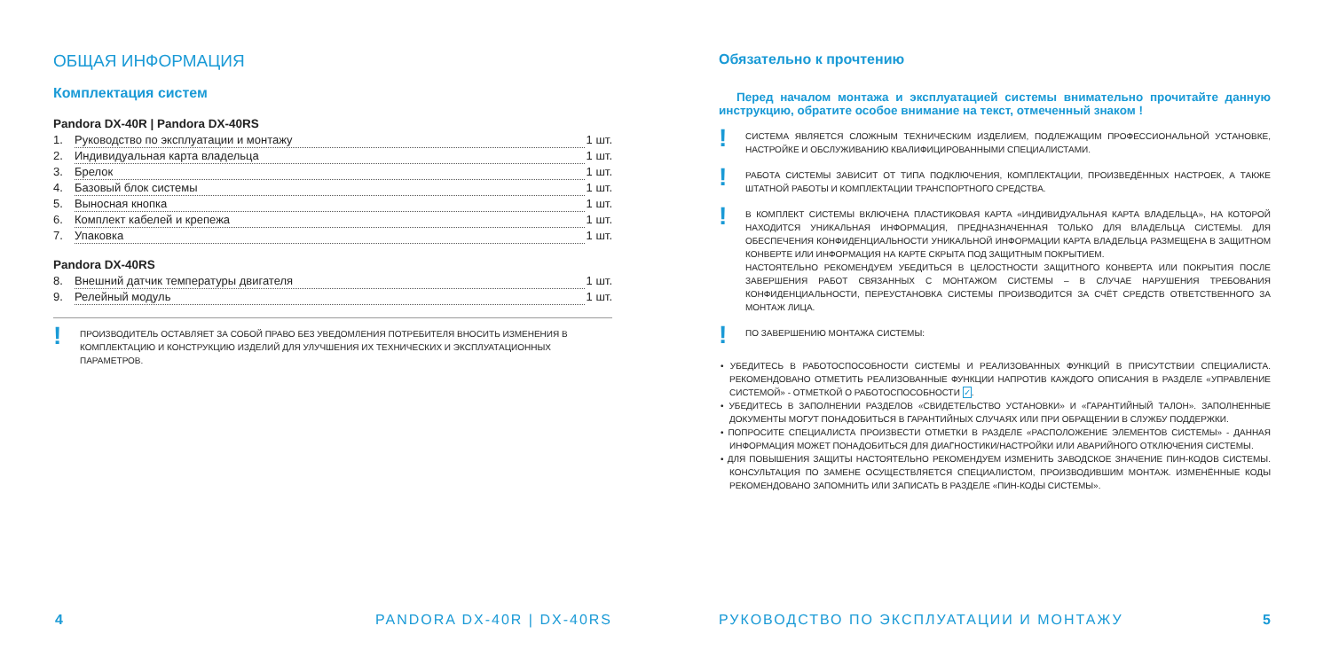ОБЩАЯ ИНФОРМАЦИЯ
Комплектация систем
Pandora DX-40R | Pandora DX-40RS
1. Руководство по эксплуатации и монтажу 1 шт.
2. Индивидуальная карта владельца 1 шт.
3. Брелок 1 шт.
4. Базовый блок системы 1 шт.
5. Выносная кнопка 1 шт.
6. Комплект кабелей и крепежа 1 шт.
7. Упаковка 1 шт.
Pandora DX-40RS
8. Внешний датчик температуры двигателя 1 шт.
9. Релейный модуль 1 шт.
! ПРОИЗВОДИТЕЛЬ ОСТАВЛЯЕТ ЗА СОБОЙ ПРАВО БЕЗ УВЕДОМЛЕНИЯ ПОТРЕБИТЕЛЯ ВНОСИТЬ ИЗМЕНЕНИЯ В КОМПЛЕКТАЦИЮ И КОНСТРУКЦИЮ ИЗДЕЛИЙ ДЛЯ УЛУЧШЕНИЯ ИХ ТЕХНИЧЕСКИХ И ЭКСПЛУАТАЦИОННЫХ ПАРАМЕТРОВ.
4 PANDORA DX-40R | DX-40RS
Обязательно к прочтению
Перед началом монтажа и эксплуатацией системы внимательно прочитайте данную инструкцию, обратите особое внимание на текст, отмеченный знаком !
! СИСТЕМА ЯВЛЯЕТСЯ СЛОЖНЫМ ТЕХНИЧЕСКИМ ИЗДЕЛИЕМ, ПОДЛЕЖАЩИМ ПРОФЕССИОНАЛЬНОЙ УСТАНОВКЕ, НАСТРОЙКЕ И ОБСЛУЖИВАНИЮ КВАЛИФИЦИРОВАННЫМИ СПЕЦИАЛИСТАМИ.
! РАБОТА СИСТЕМЫ ЗАВИСИТ ОТ ТИПА ПОДКЛЮЧЕНИЯ, КОМПЛЕКТАЦИИ, ПРОИЗВЕДЁННЫХ НАСТРОЕК, А ТАКЖЕ ШТАТНОЙ РАБОТЫ И КОМПЛЕКТАЦИИ ТРАНСПОРТНОГО СРЕДСТВА.
! В КОМПЛЕКТ СИСТЕМЫ ВКЛЮЧЕНА ПЛАСТИКОВАЯ КАРТА «ИНДИВИДУАЛЬНАЯ КАРТА ВЛАДЕЛЬЦА», НА КОТОРОЙ НАХОДИТСЯ УНИКАЛЬНАЯ ИНФОРМАЦИЯ, ПРЕДНАЗНАЧЕННАЯ ТОЛЬКО ДЛЯ ВЛАДЕЛЬЦА СИСТЕМЫ. ДЛЯ ОБЕСПЕЧЕНИЯ КОНФИДЕНЦИАЛЬНОСТИ УНИКАЛЬНОЙ ИНФОРМАЦИИ КАРТА ВЛАДЕЛЬЦА РАЗМЕЩЕНА В ЗАЩИТНОМ КОНВЕРТЕ ИЛИ ИНФОРМАЦИЯ НА КАРТЕ СКРЫТА ПОД ЗАЩИТНЫМ ПОКРЫТИЕМ.
НАСТОЯТЕЛЬНО РЕКОМЕНДУЕМ УБЕДИТЬСЯ В ЦЕЛОСТНОСТИ ЗАЩИТНОГО КОНВЕРТА ИЛИ ПОКРЫТИЯ ПОСЛЕ ЗАВЕРШЕНИЯ РАБОТ СВЯЗАННЫХ С МОНТАЖОМ СИСТЕМЫ – В СЛУЧАЕ НАРУШЕНИЯ ТРЕБОВАНИЯ КОНФИДЕНЦИАЛЬНОСТИ, ПЕРЕУСТАНОВКА СИСТЕМЫ ПРОИЗВОДИТСЯ ЗА СЧЁТ СРЕДСТВ ОТВЕТСТВЕННОГО ЗА МОНТАЖ ЛИЦА.
! ПО ЗАВЕРШЕНИЮ МОНТАЖА СИСТЕМЫ:
• УБЕДИТЕСЬ В РАБОТОСПОСОБНОСТИ СИСТЕМЫ И РЕАЛИЗОВАННЫХ ФУНКЦИЙ В ПРИСУТСТВИИ СПЕЦИАЛИСТА. РЕКОМЕНДОВАНО ОТМЕТИТЬ РЕАЛИЗОВАННЫЕ ФУНКЦИИ НАПРОТИВ КАЖДОГО ОПИСАНИЯ В РАЗДЕЛЕ «УПРАВЛЕНИЕ СИСТЕМОЙ» - ОТМЕТКОЙ О РАБОТОСПОСОБНОСТИ ✓.
• УБЕДИТЕСЬ В ЗАПОЛНЕНИИ РАЗДЕЛОВ «СВИДЕТЕЛЬСТВО УСТАНОВКИ» И «ГАРАНТИЙНЫЙ ТАЛОН». ЗАПОЛНЕННЫЕ ДОКУМЕНТЫ МОГУТ ПОНАДОБИТЬСЯ В ГАРАНТИЙНЫХ СЛУЧАЯХ ИЛИ ПРИ ОБРАЩЕНИИ В СЛУЖБУ ПОДДЕРЖКИ.
• ПОПРОСИТЕ СПЕЦИАЛИСТА ПРОИЗВЕСТИ ОТМЕТКИ В РАЗДЕЛЕ «РАСПОЛОЖЕНИЕ ЭЛЕМЕНТОВ СИСТЕМЫ» - ДАННАЯ ИНФОРМАЦИЯ МОЖЕТ ПОНАДОБИТЬСЯ ДЛЯ ДИАГНОСТИКИ/НАСТРОЙКИ ИЛИ АВАРИЙНОГО ОТКЛЮЧЕНИЯ СИСТЕМЫ.
• ДЛЯ ПОВЫШЕНИЯ ЗАЩИТЫ НАСТОЯТЕЛЬНО РЕКОМЕНДУЕМ ИЗМЕНИТЬ ЗАВОДСКОЕ ЗНАЧЕНИЕ ПИН-КОДОВ СИСТЕМЫ. КОНСУЛЬТАЦИЯ ПО ЗАМЕНЕ ОСУЩЕСТВЛЯЕТСЯ СПЕЦИАЛИСТОМ, ПРОИЗВОДИВШИМ МОНТАЖ. ИЗМЕНЁННЫЕ КОДЫ РЕКОМЕНДОВАНО ЗАПОМНИТЬ ИЛИ ЗАПИСАТЬ В РАЗДЕЛЕ «ПИН-КОДЫ СИСТЕМЫ».
РУКОВОДСТВО ПО ЭКСПЛУАТАЦИИ И МОНТАЖУ
5